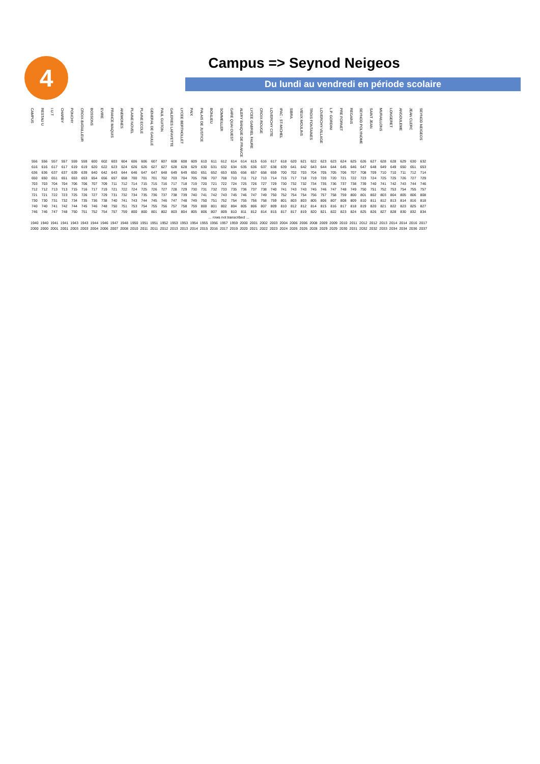4
Campus => Seynod Neigeos
Du lundi au vendredi en période scolaire
| CAMPUS | RESTAU U | I.U.T | CHARBY | PONCHY | CROIX-BATAILLEUR | BOSSONS | EVIRE | FRANCE MAQUIS | ANEMONES | PLAINE NOVEL | PLAINE ECOLE | GENERAL DE GAULLE | PAUL GUITON | GALERIES LAFAYETTE | LYCEE BERTHOLLET | PAIX | PALAIS DE JUSTICE | BONLIEU | SOMMEILLER | GARE QUAI OUEST | ALERY BANQUE DE FRANCE | LYCEE GABRIEL FAURE | CROIX-ROUGE | LOVERCHY CITE | IPAC - ST-MICHEL | SIBRA | VIEUX MOULINS | TROIS FONTAINES | LOVERCHY-VILLAGE | L.P. GORDINI | PRE FORNET | REGAINS | SEYNOD POLYNOME | SAINT JEAN | MURAILLONS | LONGERET | ANGOULEME | JEAN CLERC | SEYNOD NEIGEOS |
| --- | --- | --- | --- | --- | --- | --- | --- | --- | --- | --- | --- | --- | --- | --- | --- | --- | --- | --- | --- | --- | --- | --- | --- | --- | --- | --- | --- | --- | --- | --- | --- | --- | --- | --- | --- | --- | --- | --- | --- |
| 556 | 556 | 557 | 557 | 559 | 559 | 600 | 602 | 603 | 604 | 606 | 606 | 607 | 607 | 608 | 608 | 609 | 610 | 611 | 612 | 614 | 614 | 615 | 616 | 617 | 618 | 620 | 621 | 622 | 623 | 623 | 624 | 625 | 626 | 627 | 628 | 628 | 629 | 630 | 632 |
| 616 | 616 | 617 | 617 | 619 | 619 | 620 | 622 | 623 | 624 | 626 | 626 | 627 | 627 | 628 | 628 | 629 | 630 | 631 | 632 | 634 | 635 | 636 | 637 | 638 | 639 | 641 | 642 | 643 | 644 | 644 | 645 | 646 | 647 | 648 | 649 | 649 | 650 | 651 | 653 |
| 636 | 636 | 637 | 637 | 639 | 639 | 640 | 642 | 643 | 644 | 646 | 647 | 647 | 648 | 649 | 649 | 650 | 651 | 652 | 653 | 655 | 656 | 657 | 658 | 659 | 700 | 702 | 703 | 704 | 705 | 705 | 706 | 707 | 708 | 709 | 710 | 710 | 711 | 712 | 714 |
| 650 | 650 | 651 | 651 | 653 | 653 | 654 | 656 | 657 | 658 | 700 | 701 | 701 | 702 | 703 | 704 | 705 | 706 | 707 | 708 | 710 | 711 | 712 | 713 | 714 | 715 | 717 | 718 | 719 | 720 | 720 | 721 | 722 | 723 | 724 | 725 | 725 | 726 | 727 | 729 |
| 703 | 703 | 704 | 704 | 706 | 706 | 707 | 709 | 711 | 712 | 714 | 715 | 715 | 716 | 717 | 718 | 719 | 720 | 721 | 722 | 724 | 725 | 726 | 727 | 729 | 730 | 732 | 732 | 734 | 735 | 736 | 737 | 738 | 739 | 740 | 741 | 742 | 743 | 744 | 746 |
| 712 | 712 | 713 | 713 | 715 | 716 | 717 | 719 | 721 | 722 | 724 | 725 | 726 | 727 | 728 | 729 | 730 | 731 | 732 | 733 | 735 | 736 | 737 | 738 | 740 | 741 | 743 | 743 | 745 | 746 | 747 | 748 | 749 | 750 | 751 | 752 | 753 | 754 | 755 | 757 |
| 721 | 721 | 722 | 723 | 725 | 726 | 727 | 729 | 731 | 732 | 734 | 735 | 736 | 737 | 738 | 739 | 740 | 741 | 742 | 743 | 745 | 746 | 747 | 749 | 750 | 752 | 754 | 754 | 756 | 757 | 758 | 759 | 800 | 801 | 802 | 803 | 804 | 805 | 806 | 808 |
| 730 | 730 | 731 | 732 | 734 | 735 | 736 | 738 | 740 | 741 | 743 | 744 | 745 | 746 | 747 | 748 | 749 | 750 | 751 | 752 | 754 | 755 | 756 | 758 | 759 | 801 | 803 | 803 | 805 | 806 | 807 | 808 | 809 | 810 | 811 | 812 | 813 | 814 | 816 | 818 |
| 740 | 740 | 741 | 742 | 744 | 745 | 746 | 748 | 750 | 751 | 753 | 754 | 755 | 756 | 757 | 758 | 759 | 800 | 801 | 802 | 804 | 805 | 806 | 807 | 809 | 810 | 812 | 812 | 814 | 815 | 816 | 817 | 818 | 819 | 820 | 821 | 822 | 823 | 825 | 827 |
| 746 | 746 | 747 | 748 | 750 | 751 | 752 | 754 | 757 | 759 | 800 | 800 | 801 | 802 | 803 | 804 | 805 | 806 | 807 | 809 | 810 | 811 | 812 | 814 | 815 | 817 | 817 | 819 | 820 | 821 | 822 | 823 | 824 | 825 | 826 | 827 | 828 | 830 | 832 | 834 |
| … rows not transcribed … | | | | | | | | | | | | | | | | | | | | | | | | | | | | | | | | | | | | | | | |
| 1940 | 1940 | 1941 | 1941 | 1943 | 1943 | 1944 | 1946 | 1947 | 1948 | 1950 | 1951 | 1951 | 1952 | 1953 | 1953 | 1954 | 1955 | 1956 | 1957 | 1959 | 2000 | 2001 | 2002 | 2003 | 2004 | 2006 | 2006 | 2008 | 2009 | 2009 | 2010 | 2011 | 2012 | 2012 | 2013 | 2014 | 2014 | 2016 | 2017 |
| 2000 | 2000 | 2001 | 2001 | 2003 | 2003 | 2004 | 2006 | 2007 | 2008 | 2010 | 2011 | 2011 | 2012 | 2013 | 2013 | 2014 | 2015 | 2016 | 2017 | 2019 | 2020 | 2021 | 2022 | 2023 | 2024 | 2026 | 2026 | 2028 | 2029 | 2029 | 2030 | 2031 | 2032 | 2032 | 2033 | 2034 | 2034 | 2036 | 2037 |